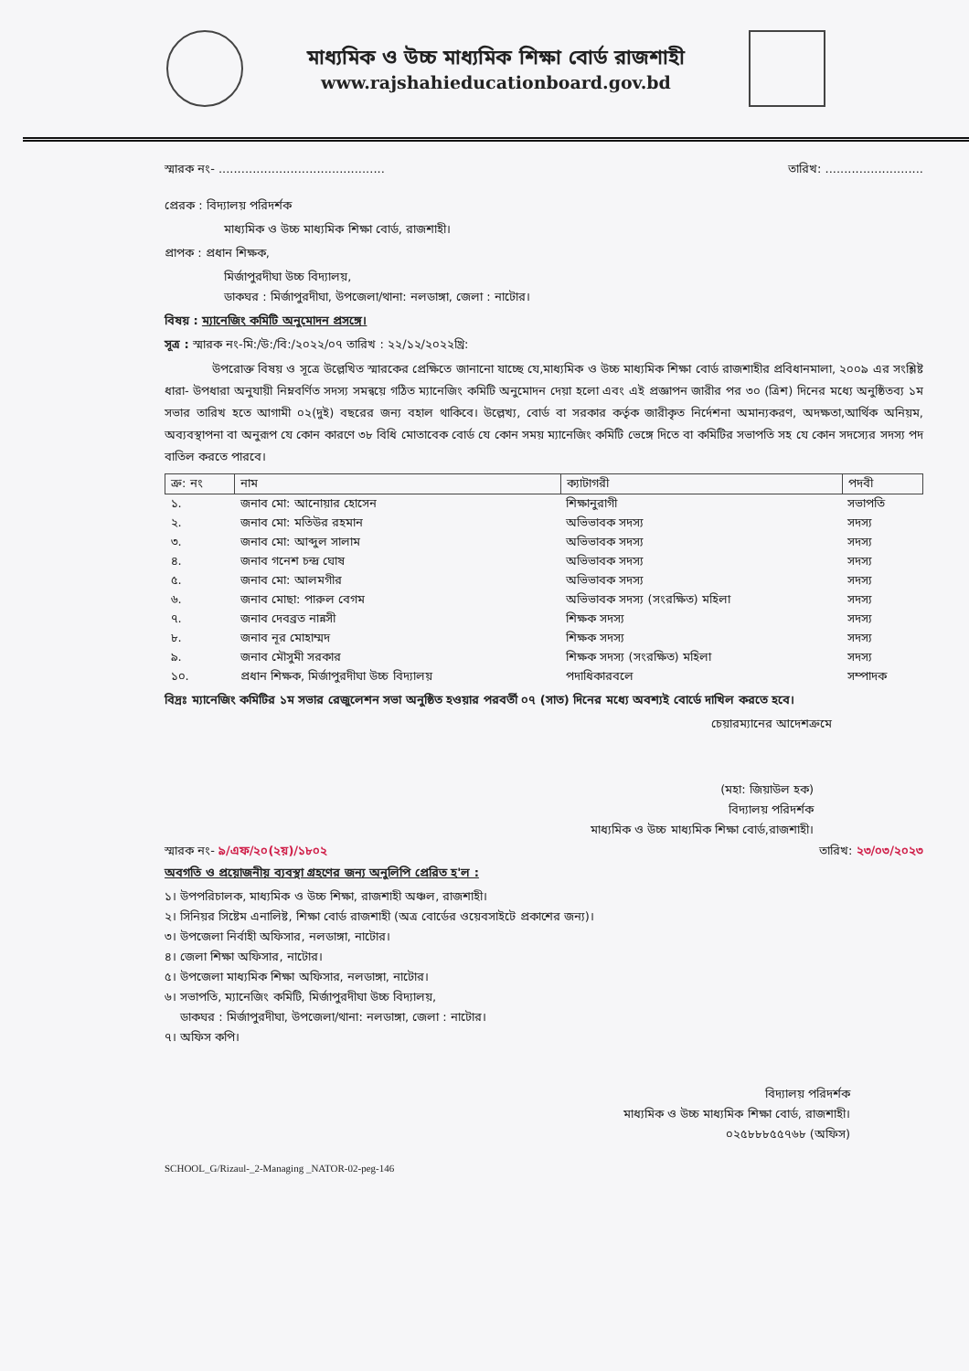মাধ্যমিক ও উচ্চ মাধ্যমিক শিক্ষা বোর্ড রাজশাহী
www.rajshahieducationboard.gov.bd
স্মারক নং- ............................................ তারিখ: ..........................
প্রেরক : বিদ্যালয় পরিদর্শক
মাধ্যমিক ও উচ্চ মাধ্যমিক শিক্ষা বোর্ড, রাজশাহী।
প্রাপক : প্রধান শিক্ষক,
মির্জাপুরদীঘা উচ্চ বিদ্যালয়,
ডাকঘর : মির্জাপুরদীঘা, উপজেলা/থানা: নলডাঙ্গা, জেলা : নাটোর।
বিষয় : ম্যানেজিং কমিটি অনুমোদন প্রসঙ্গে।
সূত্র : স্মারক নং-মি:/উ:/বি:/২০২২/০৭ তারিখ : ২২/১২/২০২২খ্রি:
    উপরোক্ত বিষয় ও সূত্রে উল্লেখিত স্মারকের প্রেক্ষিতে জানানো যাচ্ছে যে,মাধ্যমিক ও উচ্চ মাধ্যমিক শিক্ষা বোর্ড রাজশাহীর প্রবিধানমালা, ২০০৯ এর সংশ্লিষ্ট ধারা- উপধারা অনুযায়ী নিম্নবর্ণিত সদস্য সমন্বয়ে গঠিত ম্যানেজিং কমিটি অনুমোদন দেয়া হলো এবং এই প্রজ্ঞাপন জারীর পর ৩০ (ত্রিশ) দিনের মধ্যে অনুষ্ঠিতব্য ১ম সভার তারিখ হতে আগামী ০২(দুই) বছরের জন্য বহাল থাকিবে। উল্লেখ্য, বোর্ড বা সরকার কর্তৃক জারীকৃত নির্দেশনা অমান্যকরণ, অদক্ষতা,আর্থিক অনিয়ম, অব্যবস্থাপনা বা অনুরূপ যে কোন কারণে ৩৮ বিধি মোতাবেক বোর্ড যে কোন সময় ম্যানেজিং কমিটি ভেঙ্গে দিতে বা কমিটির সভাপতি সহ যে কোন সদস্যের সদস্য পদ বাতিল করতে পারবে।
| ক্র: নং | নাম | ক্যাটাগরী | পদবী |
| --- | --- | --- | --- |
| ১. | জনাব মো: আনোয়ার হোসেন | শিক্ষানুরাগী | সভাপতি |
| ২. | জনাব মো: মতিউর রহমান | অভিভাবক সদস্য | সদস্য |
| ৩. | জনাব মো: আব্দুল সালাম | অভিভাবক সদস্য | সদস্য |
| ৪. | জনাব গনেশ চন্দ্র ঘোষ | অভিভাবক সদস্য | সদস্য |
| ৫. | জনাব মো: আলমগীর | অভিভাবক সদস্য | সদস্য |
| ৬. | জনাব মোছা: পারুল বেগম | অভিভাবক সদস্য (সংরক্ষিত) মহিলা | সদস্য |
| ৭. | জনাব দেবব্রত নান্নসী | শিক্ষক সদস্য | সদস্য |
| ৮. | জনাব নূর মোহাম্মদ | শিক্ষক সদস্য | সদস্য |
| ৯. | জনাব মৌসুমী সরকার | শিক্ষক সদস্য (সংরক্ষিত) মহিলা | সদস্য |
| ১০. | প্রধান শিক্ষক, মির্জাপুরদীঘা উচ্চ বিদ্যালয় | পদাধিকারবলে | সম্পাদক |
বিদ্রঃ ম্যানেজিং কমিটির ১ম সভার রেজুলেশন সভা অনুষ্ঠিত হওয়ার পরবর্তী ০৭ (সাত) দিনের মধ্যে অবশ্যই বোর্ডে দাখিল করতে হবে।
চেয়ারম্যানের আদেশক্রমে
(মহা: জিয়াউল হক)
বিদ্যালয় পরিদর্শক
মাধ্যমিক ও উচ্চ মাধ্যমিক শিক্ষা বোর্ড,রাজশাহী।
স্মারক নং- ৯/এফ/২০(২য়)/১৮০২ তারিখ: ২৩/০৩/২০২৩
অবগতি ও প্রয়োজনীয় ব্যবস্থা গ্রহণের জন্য অনুলিপি প্রেরিত হ'ল :
১। উপপরিচালক, মাধ্যমিক ও উচ্চ শিক্ষা, রাজশাহী অঞ্চল, রাজশাহী।
২। সিনিয়র সিষ্টেম এনালিষ্ট, শিক্ষা বোর্ড রাজশাহী (অত্র বোর্ডের ওয়েবসাইটে প্রকাশের জন্য)।
৩। উপজেলা নির্বাহী অফিসার, নলডাঙ্গা, নাটোর।
৪। জেলা শিক্ষা অফিসার, নাটোর।
৫। উপজেলা মাধ্যমিক শিক্ষা অফিসার, নলডাঙ্গা, নাটোর।
৬। সভাপতি, ম্যানেজিং কমিটি, মির্জাপুরদীঘা উচ্চ বিদ্যালয়,
  ডাকঘর : মির্জাপুরদীঘা, উপজেলা/থানা: নলডাঙ্গা, জেলা : নাটোর।
৭। অফিস কপি।
বিদ্যালয় পরিদর্শক
মাধ্যমিক ও উচ্চ মাধ্যমিক শিক্ষা বোর্ড, রাজশাহী।
০২৫৮৮৮৫৫৭৬৮ (অফিস)
SCHOOL_G/Rizaul-_2-Managing _NATOR-02-peg-146